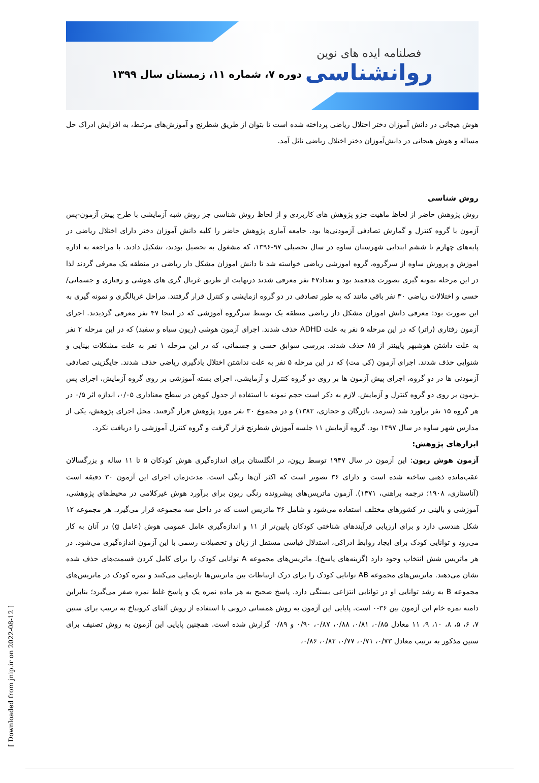فصلنامه ایده های نوین
روانشناسی
دوره ۷، شماره ۱۱، زمستان سال ۱۳۹۹
هوش هیجانی در دانش آموزان دختر اختلال ریاضی پرداخته شده است تا بتوان از طریق شطرنج و آموزش‌های مرتبط، به افزایش ادراک حل مساله و هوش هیجانی در دانش‌آموزان دختر اختلال ریاضی نائل آمد.
روش شناسی
روش پژوهش حاضر از لحاظ ماهیت جزو پژوهش های کاربردی و از لحاظ روش شناسی جز روش شبه آزمایشی با طرح پیش آزمون-پس آزمون با گروه کنترل و گمارش تصادفی آزمودنی‌ها بود. جامعه آماری پژوهش حاضر را کلیه دانش آموزان دختر دارای اختلال ریاضی در پایه‌های چهارم تا ششم ابتدایی شهرستان ساوه در سال تحصیلی ۹۷-۱۳۹۶، که مشغول به تحصیل بودند، تشکیل دادند. با مراجعه به اداره اموزش و پرورش ساوه از سرگروه، گروه اموزشی ریاضی خواسته شد تا دانش اموزان مشکل دار ریاضی در منطقه یک معرفی گردند لذا در این مرحله نمونه گیری بصورت هدفمند بود و تعداد۴۷ نفر معرفی شدند درنهایت از طریق غربال گری های هوشی و رفتاری و جسمانی/حسی و اختلالات ریاضی ۳۰ نفر باقی مانند که به طور تصادفی در دو گروه ازمایشی و کنترل قرار گرفتند. مراحل غربالگری و نمونه گیری به این صورت بود: معرفی دانش اموزان مشکل دار ریاضی منطقه یک توسط سرگروه آموزشی که در اینجا ۴۷ نفر معرفی گردیدند. اجرای آزمون رفتاری (راتر) که در این مرحله ۵ نفر به علت ADHD حذف شدند. اجرای آزمون هوشی (ریون سیاه و سفید) که در این مرحله ۲ نفر به علت داشتن هوشبهر پایینتر از ۸۵ حذف شدند. بررسی سوابق حسی و جسمانی، که در این مرحله ۱ نفر به علت مشکلات بینایی و شنوایی حذف شدند. اجرای آزمون (کی مت) که در این مرحله ۵ نفر به علت نداشتن اختلال یادگیری ریاضی حذف شدند. جایگزینی تصادفی آزمودنی ها در دو گروه، اجرای پیش آزمون ها بر روی دو گروه کنترل و آزمایشی، اجرای بسته آموزشی بر روی گروه آزمایش، اجرای پس ـزمون بر روی دو گروه کنترل و آزمایش. لازم به ذکر است حجم نمونه با استفاده از جدول کوهن در سطح معناداری ۰/۰۵، اندازه اثر ۰/۵ در هر گروه ۱۵ نفر برآورد شد (سرمد، بازرگان و حجازی، ۱۳۸۲) و در مجموع ۳۰ نفر مورد پژوهش قرار گرفتند. محل اجرای پژوهش، یکی از مدارس شهر ساوه در سال ۱۳۹۷ بود. گروه آزمایش ۱۱ جلسه آموزش شطرنج قرار گرفت و گروه کنترل آموزشی را دریافت نکرد.
ابزارهای پژوهش:
آزمون هوش ریون: این آزمون در سال ۱۹۴۷ توسط ریون، در انگلستان برای اندازه‌گیری هوش کودکان ۵ تا ۱۱ ساله و بزرگسالان عقب‌مانده ذهنی ساخته شده است و دارای ۳۶ تصویر است که اکثر آن‌ها رنگی است. مدت‌زمان اجرای این آزمون ۳۰ دقیقه است (آناستازی، ۱۹۰۸؛ ترجمه براهنی، ۱۳۷۱). آزمون ماتریس‌های پیشرونده رنگی ریون برای برآورد هوش غیرکلامی در محیط‌های پژوهشی، آموزشی و بالینی در کشورهای مختلف استفاده می‌شود و شامل ۳۶ ماتریس است که در داخل سه مجموعه قرار می‌گیرد. هر مجموعه ۱۲ شکل هندسی دارد و برای ارزیابی فرآیندهای شناختی کودکان پایین‌تر از ۱۱ و اندازه‌گیری عامل عمومی هوش (عامل g) در آنان به کار می‌رود و توانایی کودک برای ایجاد روابط ادراکی، استدلال قیاسی مستقل از زبان و تحصیلات رسمی با این آزمون اندازه‌گیری می‌شود. در هر ماتریس شش انتخاب وجود دارد (گزینه‌های پاسخ). ماتریس‌های مجموعه A توانایی کودک را برای کامل کردن قسمت‌های حذف شده نشان می‌دهند. ماتریس‌های مجموعه AB توانایی کودک را برای درک ارتباطات بین ماتریس‌ها بازنمایی می‌کنند و نمره کودک در ماتریس‌های مجموعه B به رشد توانایی او در توانایی انتزاعی بستگی دارد. پاسخ صحیح به هر ماده نمره یک و پاسخ غلط نمره صفر می‌گیرد؛ بنابراین دامنه نمره خام این آزمون بین ۳۶-۰ است. پایایی این آزمون به روش همسانی درونی با استفاده از روش آلفای کرونباخ به ترتیب برای سنین ۷، ۶، ۵، ۸، ۱۰، ۹، ۱۱ معادل ۰/۸۵، ۰/۸۱، ۰/۸۸، ۰/۸۷، ۰/۹۰ و ۰/۸۹ گزارش شده است. همچنین پایایی این آزمون به روش تصنیف برای سنین مذکور به ترتیب معادل ۰/۷۳، ۰/۷۱، ۰/۷۷، ۰/۸۲، ۰/۸۶،
[ Downloaded from jnip.ir on 2022-08-12 ]